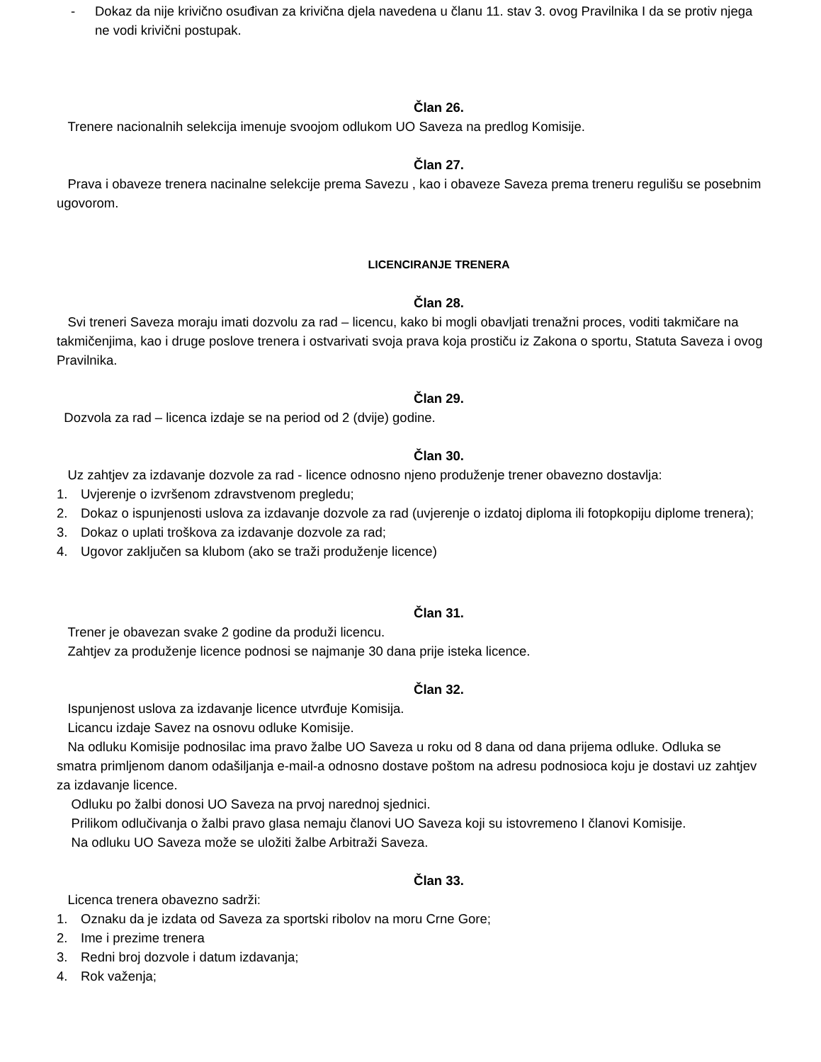- Dokaz da nije krivično osuđivan za krivična djela navedena u članu 11. stav 3. ovog Pravilnika I da se protiv njega ne vodi krivični postupak.
Član 26.
Trenere nacionalnih selekcija imenuje svoojom odlukom UO Saveza na predlog Komisije.
Član 27.
Prava i obaveze trenera nacinalne selekcije prema Savezu , kao i obaveze Saveza prema treneru regulišu se posebnim ugovorom.
LICENCIRANJE TRENERA
Član 28.
Svi treneri Saveza moraju imati dozvolu za rad – licencu, kako bi mogli obavljati trenažni proces, voditi takmičare na takmičenjima, kao i druge poslove trenera i ostvarivati svoja prava koja prostiču iz Zakona o sportu, Statuta Saveza i ovog Pravilnika.
Član 29.
Dozvola za rad – licenca izdaje se na period od 2 (dvije) godine.
Član 30.
Uz zahtjev za izdavanje dozvole za rad - licence odnosno njeno produženje trener obavezno dostavlja:
1. Uvjerenje o izvršenom zdravstvenom pregledu;
2. Dokaz o ispunjenosti uslova za izdavanje dozvole za rad (uvjerenje o izdatoj diploma ili fotopkopiju diplome trenera);
3. Dokaz o uplati troškova za izdavanje dozvole za rad;
4. Ugovor zaključen sa klubom (ako se traži produženje licence)
Član 31.
Trener je obavezan svake 2 godine da produži licencu.
Zahtjev za produženje licence podnosi se najmanje 30 dana prije isteka licence.
Član 32.
Ispunjenost uslova za izdavanje licence utvrđuje Komisija.
Licancu izdaje Savez na osnovu odluke Komisije.
Na odluku Komisije podnosilac ima pravo žalbe UO Saveza u roku od 8 dana od dana prijema odluke. Odluka se smatra primljenom danom odašiljanja e-mail-a odnosno dostave poštom na adresu podnosioca koju je dostavi uz zahtjev za izdavanje licence.
Odluku po žalbi donosi UO Saveza na prvoj narednoj sjednici.
Prilikom odlučivanja o žalbi pravo glasa nemaju članovi UO Saveza koji su istovremeno I članovi Komisije.
Na odluku UO Saveza može se uložiti žalbe Arbitraži Saveza.
Član 33.
Licenca trenera obavezno sadrži:
1. Oznaku da je izdata od Saveza za sportski ribolov na moru Crne Gore;
2. Ime i prezime trenera
3. Redni broj dozvole i datum izdavanja;
4. Rok važenja;